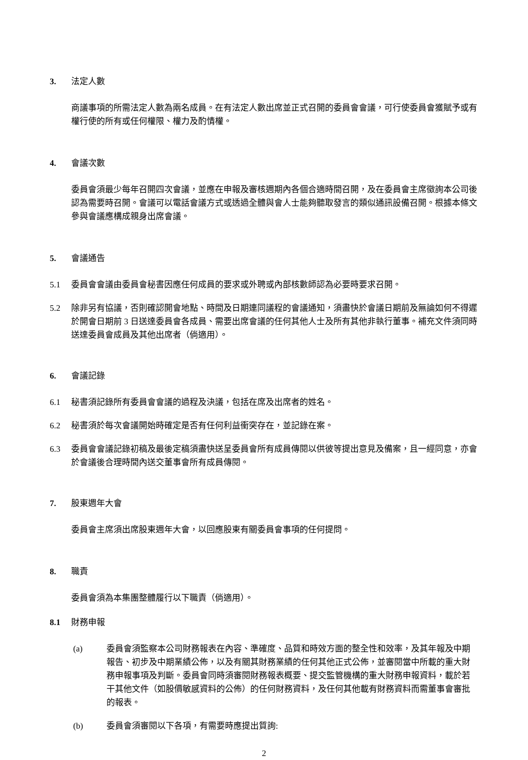3. 法定人數
商議事項的所需法定人數為兩名成員。在有法定人數出席並正式召開的委員會會議，可行使委員會獲賦予或有權行使的所有或任何權限、權力及酌情權。
4. 會議次數
委員會須最少每年召開四次會議，並應在申報及審核週期內各個合適時間召開，及在委員會主席徵詢本公司後認為需要時召開。會議可以電話會議方式或透過全體與會人士能夠聽取發言的類似通訊設備召開。根據本條文參與會議應構成親身出席會議。
5. 會議通告
5.1 委員會會議由委員會秘書因應任何成員的要求或外聘或內部核數師認為必要時要求召開。
5.2 除非另有協議，否則確認開會地點、時間及日期連同議程的會議通知，須盡快於會議日期前及無論如何不得遲於開會日期前 3 日送達委員會各成員、需要出席會議的任何其他人士及所有其他非執行董事。補充文件須同時送達委員會成員及其他出席者（倘適用）。
6. 會議記錄
6.1 秘書須記錄所有委員會會議的過程及決議，包括在席及出席者的姓名。
6.2 秘書須於每次會議開始時確定是否有任何利益衝突存在，並記錄在案。
6.3 委員會會議記錄初稿及最後定稿須盡快送呈委員會所有成員傳閱以供彼等提出意見及備案，且一經同意，亦會於會議後合理時間內送交董事會所有成員傳閱。
7. 股東週年大會
委員會主席須出席股東週年大會，以回應股東有關委員會事項的任何提問。
8. 職責
委員會須為本集團整體履行以下職責（倘適用）。
8.1 財務申報
(a) 委員會須監察本公司財務報表在內容、準確度、品質和時效方面的整全性和效率，及其年報及中期報告、初步及中期業績公佈，以及有關其財務業績的任何其他正式公佈，並審閱當中所載的重大財務申報事項及判斷。委員會同時須審閱財務報表概要、提交監管機構的重大財務申報資料，載於若干其他文件（如股價敏感資料的公佈）的任何財務資料，及任何其他載有財務資料而需董事會審批的報表。
(b) 委員會須審閱以下各項，有需要時應提出質詢:
2